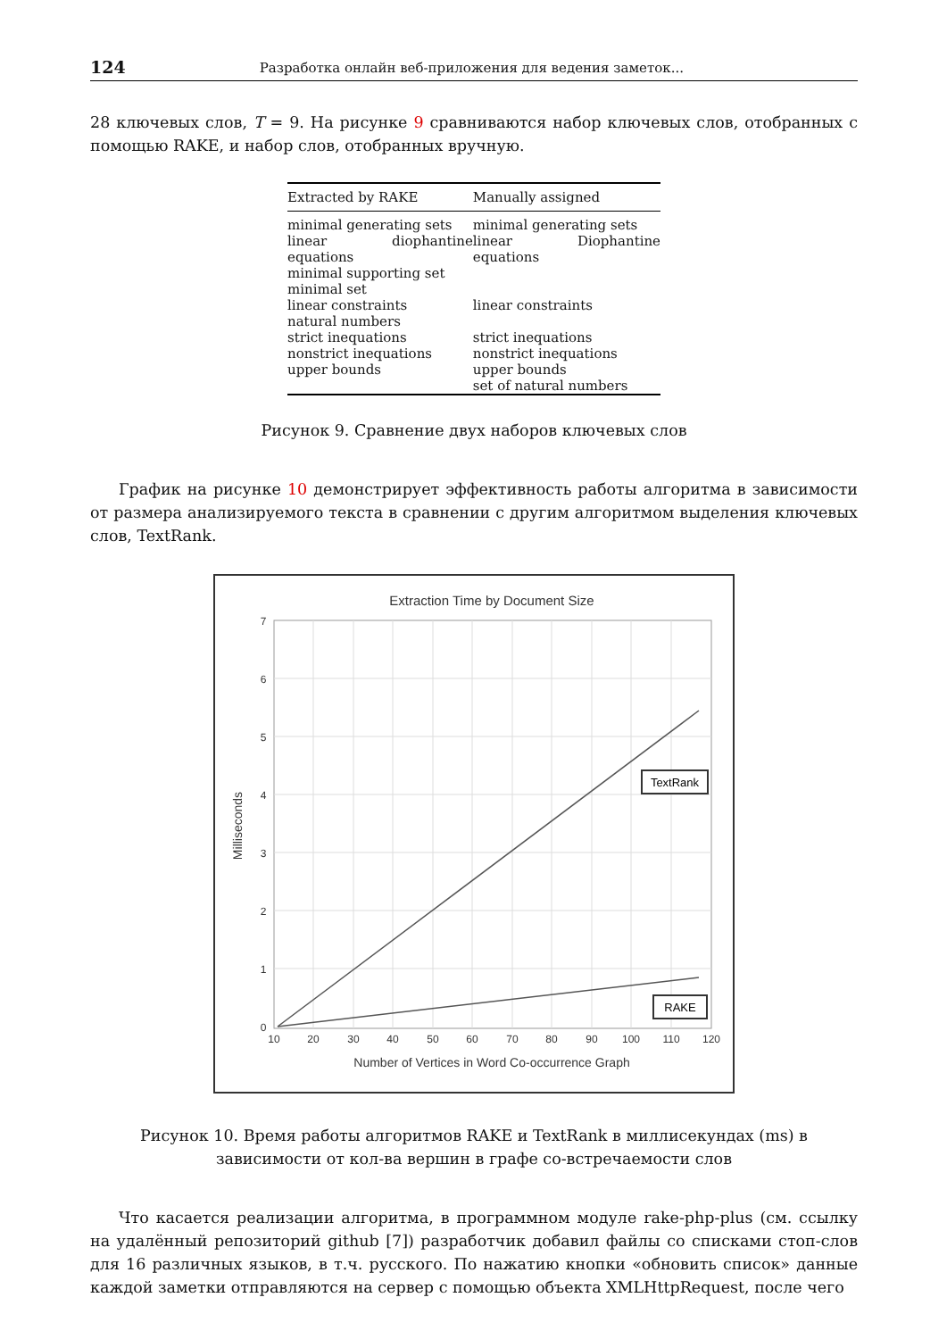124 Разработка онлайн веб-приложения для ведения заметок...
28 ключевых слов, T = 9. На рисунке 9 сравниваются набор ключевых слов, отобранных с помощью RAKE, и набор слов, отобранных вручную.
| Extracted by RAKE | Manually assigned |
| --- | --- |
| minimal generating sets linear diophantine equations minimal supporting set minimal set linear constraints natural numbers strict inequations nonstrict inequations upper bounds | minimal generating sets linear Diophantine equations linear constraints strict inequations nonstrict inequations upper bounds set of natural numbers |
Рисунок 9. Сравнение двух наборов ключевых слов
График на рисунке 10 демонстрирует эффективность работы алгоритма в зависимости от размера анализируемого текста в сравнении с другим алгоритмом выделения ключевых слов, TextRank.
Extraction Time by Document Size
7
6
5
4
3
2
1
0
10
20
30
40
50
60
70
80
90
100
110
120
Number of Vertices in Word Co-occurrence Graph
Milliseconds
TextRank
RAKE
Рисунок 10. Время работы алгоритмов RAKE и TextRank в миллисекундах (ms) в зависимости от кол-ва вершин в графе со-встречаемости слов
Что касается реализации алгоритма, в программном модуле rake-php-plus (см. ссылку на удалённый репозиторий github [7]) разработчик добавил файлы со списками стоп-слов для 16 различных языков, в т.ч. русского. По нажатию кнопки «обновить список» данные каждой заметки отправляются на сервер с помощью объекта XMLHttpRequest, после чего